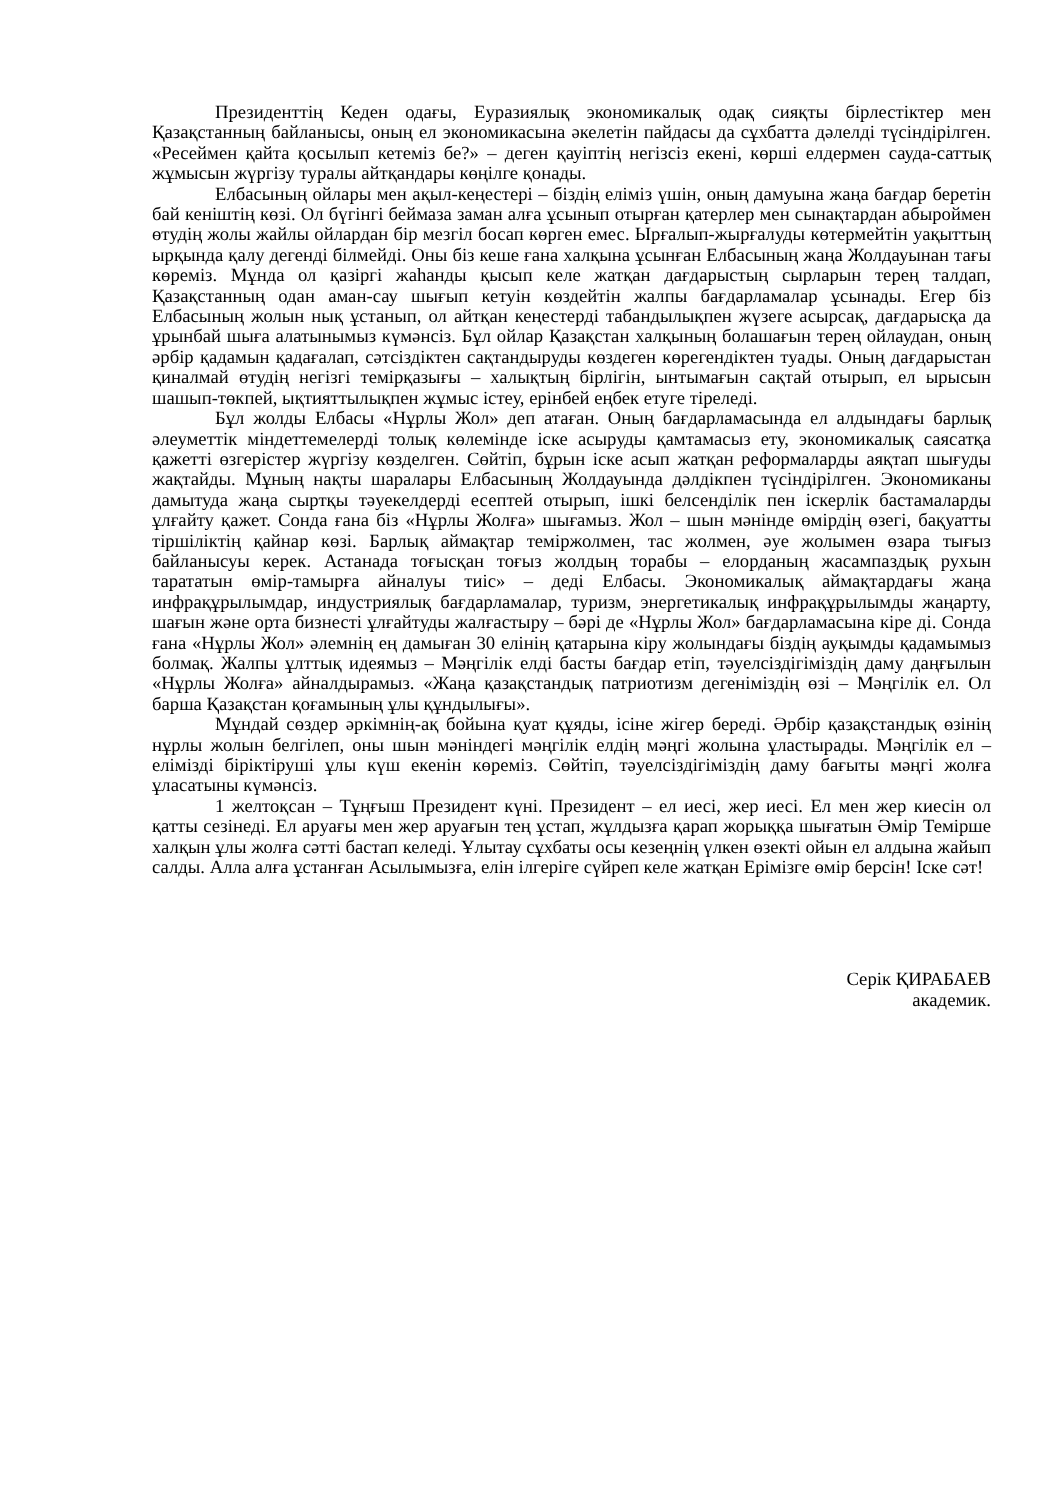Президенттің Кеден одағы, Еуразиялық экономикалық одақ сияқты бірлестіктер мен Қазақстанның байланысы, оның ел экономикасына әкелетін пайдасы да сұхбатта дәлелді түсіндірілген. «Ресеймен қайта қосылып кетеміз бе?» – деген қауіптің негізсіз екені, көрші елдермен сауда-саттық жұмысын жүргізу туралы айтқандары көңілге қонады.
Елбасының ойлары мен ақыл-кеңестері – біздің еліміз үшін, оның дамуына жаңа бағдар беретін бай кеніштің көзі. Ол бүгінгі беймаза заман алға ұсынып отырған қатерлер мен сынақтардан абыроймен өтудің жолы жайлы ойлардан бір мезгіл босап көрген емес. Ырғалып-жырғалуды көтермейтін уақыттың ырқында қалу дегенді білмейді. Оны біз кеше ғана халқына ұсынған Елбасының жаңа Жолдауынан тағы көреміз. Мұнда ол қазіргі жаһанды қысып келе жатқан дағдарыстың сырларын терең талдап, Қазақстанның одан аман-сау шығып кетуін көздейтін жалпы бағдарламалар ұсынады. Егер біз Елбасының жолын нық ұстанып, ол айтқан кеңестерді табандылықпен жүзеге асырсақ, дағдарысқа да ұрынбай шыға алатынымыз күмәнсіз. Бұл ойлар Қазақстан халқының болашағын терең ойлаудан, оның әрбір қадамын қадағалап, сәтсіздіктен сақтандыруды көздеген көрегендіктен туады. Оның дағдарыстан қиналмай өтудің негізгі темірқазығы – халықтың бірлігін, ынтымағын сақтай отырып, ел ырысын шашып-төкпей, ықтияттылықпен жұмыс істеу, ерінбей еңбек етуге тіреледі.
Бұл жолды Елбасы «Нұрлы Жол» деп атаған. Оның бағдарламасында ел алдындағы барлық әлеуметтік міндеттемелерді толық көлемінде іске асыруды қамтамасыз ету, экономикалық саясатқа қажетті өзгерістер жүргізу көзделген. Сөйтіп, бұрын іске асып жатқан реформаларды аяқтап шығуды жақтайды. Мұның нақты шаралары Елбасының Жолдауында дәлдікпен түсіндірілген. Экономиканы дамытуда жаңа сыртқы тәуекелдерді есептей отырып, ішкі белсенділік пен іскерлік бастамаларды ұлғайту қажет. Сонда ғана біз «Нұрлы Жолға» шығамыз. Жол – шын мәнінде өмірдің өзегі, бақуатты тіршіліктің қайнар көзі. Барлық аймақтар теміржолмен, тас жолмен, әуе жолымен өзара тығыз байланысуы керек. Астанада тоғысқан тоғыз жолдың торабы – елорданың жасампаздық рухын тарататын өмір-тамырға айналуы тиіс» – деді Елбасы. Экономикалық аймақтардағы жаңа инфрақұрылымдар, индустриялық бағдарламалар, туризм, энергетикалық инфрақұрылымды жаңарту, шағын және орта бизнесті ұлғайтуды жалғастыру – бәрі де «Нұрлы Жол» бағдарламасына кіре ді. Сонда ғана «Нұрлы Жол» әлемнің ең дамыған 30 елінің қатарына кіру жолындағы біздің ауқымды қадамымыз болмақ. Жалпы ұлттық идеямыз – Мәңгілік елді басты бағдар етіп, тәуелсіздігіміздің даму даңғылын «Нұрлы Жолға» айналдырамыз. «Жаңа қазақстандық патриотизм дегеніміздің өзі – Мәңгілік ел. Ол барша Қазақстан қоғамының ұлы құндылығы».
Мұндай сөздер әркімнің-ақ бойына қуат құяды, ісіне жігер береді. Әрбір қазақстандық өзінің нұрлы жолын белгілеп, оны шын мәніндегі мәңгілік елдің мәңгі жолына ұластырады. Мәңгілік ел – елімізді біріктіруші ұлы күш екенін көреміз. Сөйтіп, тәуелсіздігіміздің даму бағыты мәңгі жолға ұласатыны күмәнсіз.
1 желтоқсан – Тұңғыш Президент күні. Президент – ел иесі, жер иесі. Ел мен жер киесін ол қатты сезінеді. Ел аруағы мен жер аруағын тең ұстап, жұлдызға қарап жорыққа шығатын Әмір Темірше халқын ұлы жолға сәтті бастап келеді. Ұлытау сұхбаты осы кезеңнің үлкен өзекті ойын ел алдына жайып салды. Алла алға ұстанған Асылымызға, елін ілгеріге сүйреп келе жатқан Еріміз­ге өмір берсін! Іске сәт!
Серік ҚИРАБАЕВ
академик.